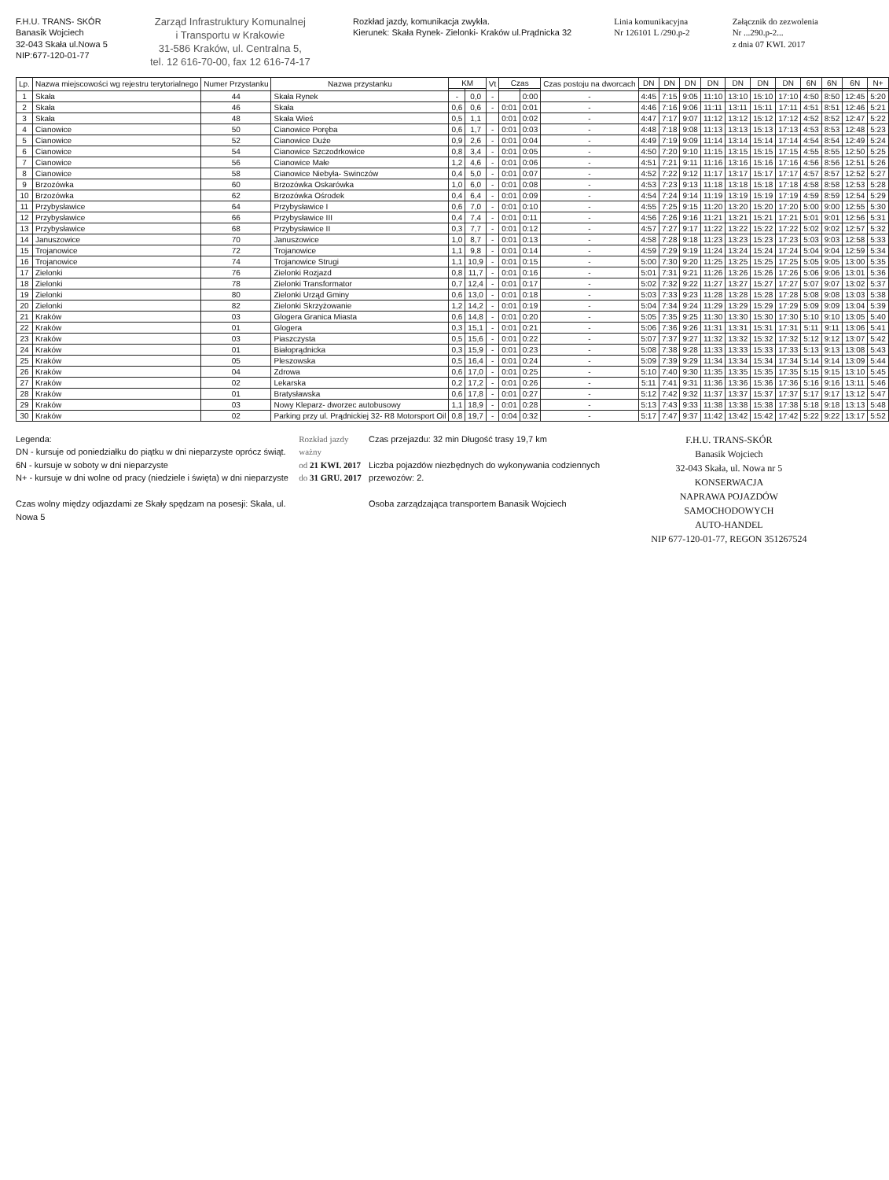F.H.U. TRANS- SKÓR
Banasik Wojciech
32-043 Skała ul.Nowa 5
NIP:677-120-01-77
Zarząd Infrastruktury Komunalnej
i Transportu w Krakowie
31-586 Kraków, ul. Centralna 5,
tel. 12 616-70-00, fax 12 616-74-17
Rozkład jazdy, komunikacja zwykła.
Kierunek: Skała Rynek- Zielonki- Kraków ul.Prądnicka 32
Linia komunikacyjna
Nr 126101 L /290.p-2
Załącznik do zezwolenia
Nr ...290.p-2...
z dnia 07 KWI. 2017
| Lp. | Nazwa miejscowości wg rejestru terytorialnego | Numer Przystanku | Nazwa przystanku | KM | | Vt | Czas | | Czas postoju na dworcach | DN | DN | DN | DN | DN | DN | DN | 6N | 6N | 6N | N+ |
| --- | --- | --- | --- | --- | --- | --- | --- | --- | --- | --- | --- | --- | --- | --- | --- | --- | --- | --- | --- | --- |
| 1 | Skała | 44 | Skała Rynek | - | 0,0 | - | | 0:00 | - | 4:45 | 7:15 | 9:05 | 11:10 | 13:10 | 15:10 | 17:10 | 4:50 | 8:50 | 12:45 | 5:20 |
| 2 | Skała | 46 | Skała | 0,6 | 0,6 | - | 0:01 | 0:01 | - | 4:46 | 7:16 | 9:06 | 11:11 | 13:11 | 15:11 | 17:11 | 4:51 | 8:51 | 12:46 | 5:21 |
| 3 | Skała | 48 | Skała Wieś | 0,5 | 1,1 | | 0:01 | 0:02 | - | 4:47 | 7:17 | 9:07 | 11:12 | 13:12 | 15:12 | 17:12 | 4:52 | 8:52 | 12:47 | 5:22 |
| 4 | Cianowice | 50 | Cianowice Poręba | 0,6 | 1,7 | - | 0:01 | 0:03 | - | 4:48 | 7:18 | 9:08 | 11:13 | 13:13 | 15:13 | 17:13 | 4:53 | 8:53 | 12:48 | 5:23 |
| 5 | Cianowice | 52 | Cianowice Duże | 0,9 | 2,6 | - | 0:01 | 0:04 | - | 4:49 | 7:19 | 9:09 | 11:14 | 13:14 | 15:14 | 17:14 | 4:54 | 8:54 | 12:49 | 5:24 |
| 6 | Cianowice | 54 | Cianowice Szczodrkowice | 0,8 | 3,4 | - | 0:01 | 0:05 | - | 4:50 | 7:20 | 9:10 | 11:15 | 13:15 | 15:15 | 17:15 | 4:55 | 8:55 | 12:50 | 5:25 |
| 7 | Cianowice | 56 | Cianowice Małe | 1,2 | 4,6 | - | 0:01 | 0:06 | - | 4:51 | 7:21 | 9:11 | 11:16 | 13:16 | 15:16 | 17:16 | 4:56 | 8:56 | 12:51 | 5:26 |
| 8 | Cianowice | 58 | Cianowice Niebyła- Swinczów | 0,4 | 5,0 | - | 0:01 | 0:07 | - | 4:52 | 7:22 | 9:12 | 11:17 | 13:17 | 15:17 | 17:17 | 4:57 | 8:57 | 12:52 | 5:27 |
| 9 | Brzozówka | 60 | Brzozówka Oskarówka | 1,0 | 6,0 | - | 0:01 | 0:08 | - | 4:53 | 7:23 | 9:13 | 11:18 | 13:18 | 15:18 | 17:18 | 4:58 | 8:58 | 12:53 | 5:28 |
| 10 | Brzozówka | 62 | Brzozówka Ośrodek | 0,4 | 6,4 | - | 0:01 | 0:09 | - | 4:54 | 7:24 | 9:14 | 11:19 | 13:19 | 15:19 | 17:19 | 4:59 | 8:59 | 12:54 | 5:29 |
| 11 | Przybysławice | 64 | Przybysławice I | 0,6 | 7,0 | - | 0:01 | 0:10 | - | 4:55 | 7:25 | 9:15 | 11:20 | 13:20 | 15:20 | 17:20 | 5:00 | 9:00 | 12:55 | 5:30 |
| 12 | Przybysławice | 66 | Przybysławice III | 0,4 | 7,4 | - | 0:01 | 0:11 | - | 4:56 | 7:26 | 9:16 | 11:21 | 13:21 | 15:21 | 17:21 | 5:01 | 9:01 | 12:56 | 5:31 |
| 13 | Przybysławice | 68 | Przybysławice II | 0,3 | 7,7 | - | 0:01 | 0:12 | - | 4:57 | 7:27 | 9:17 | 11:22 | 13:22 | 15:22 | 17:22 | 5:02 | 9:02 | 12:57 | 5:32 |
| 14 | Januszowice | 70 | Januszowice | 1,0 | 8,7 | - | 0:01 | 0:13 | - | 4:58 | 7:28 | 9:18 | 11:23 | 13:23 | 15:23 | 17:23 | 5:03 | 9:03 | 12:58 | 5:33 |
| 15 | Trojanowice | 72 | Trojanowice | 1,1 | 9,8 | - | 0:01 | 0:14 | - | 4:59 | 7:29 | 9:19 | 11:24 | 13:24 | 15:24 | 17:24 | 5:04 | 9:04 | 12:59 | 5:34 |
| 16 | Trojanowice | 74 | Trojanowice Strugi | 1,1 | 10,9 | - | 0:01 | 0:15 | - | 5:00 | 7:30 | 9:20 | 11:25 | 13:25 | 15:25 | 17:25 | 5:05 | 9:05 | 13:00 | 5:35 |
| 17 | Zielonki | 76 | Zielonki Rozjazd | 0,8 | 11,7 | - | 0:01 | 0:16 | - | 5:01 | 7:31 | 9:21 | 11:26 | 13:26 | 15:26 | 17:26 | 5:06 | 9:06 | 13:01 | 5:36 |
| 18 | Zielonki | 78 | Zielonki Transformator | 0,7 | 12,4 | - | 0:01 | 0:17 | - | 5:02 | 7:32 | 9:22 | 11:27 | 13:27 | 15:27 | 17:27 | 5:07 | 9:07 | 13:02 | 5:37 |
| 19 | Zielonki | 80 | Zielonki Urząd Gminy | 0,6 | 13,0 | - | 0:01 | 0:18 | - | 5:03 | 7:33 | 9:23 | 11:28 | 13:28 | 15:28 | 17:28 | 5:08 | 9:08 | 13:03 | 5:38 |
| 20 | Zielonki | 82 | Zielonki Skrzyżowanie | 1,2 | 14,2 | - | 0:01 | 0:19 | - | 5:04 | 7:34 | 9:24 | 11:29 | 13:29 | 15:29 | 17:29 | 5:09 | 9:09 | 13:04 | 5:39 |
| 21 | Kraków | 03 | Glogera Granica Miasta | 0,6 | 14,8 | - | 0:01 | 0:20 | - | 5:05 | 7:35 | 9:25 | 11:30 | 13:30 | 15:30 | 17:30 | 5:10 | 9:10 | 13:05 | 5:40 |
| 22 | Kraków | 01 | Glogera | 0,3 | 15,1 | - | 0:01 | 0:21 | - | 5:06 | 7:36 | 9:26 | 11:31 | 13:31 | 15:31 | 17:31 | 5:11 | 9:11 | 13:06 | 5:41 |
| 23 | Kraków | 03 | Piaszczysta | 0,5 | 15,6 | - | 0:01 | 0:22 | - | 5:07 | 7:37 | 9:27 | 11:32 | 13:32 | 15:32 | 17:32 | 5:12 | 9:12 | 13:07 | 5:42 |
| 24 | Kraków | 01 | Białoprądnicka | 0,3 | 15,9 | - | 0:01 | 0:23 | - | 5:08 | 7:38 | 9:28 | 11:33 | 13:33 | 15:33 | 17:33 | 5:13 | 9:13 | 13:08 | 5:43 |
| 25 | Kraków | 05 | Pleszowska | 0,5 | 16,4 | - | 0:01 | 0:24 | - | 5:09 | 7:39 | 9:29 | 11:34 | 13:34 | 15:34 | 17:34 | 5:14 | 9:14 | 13:09 | 5:44 |
| 26 | Kraków | 04 | Zdrowa | 0,6 | 17,0 | - | 0:01 | 0:25 | - | 5:10 | 7:40 | 9:30 | 11:35 | 13:35 | 15:35 | 17:35 | 5:15 | 9:15 | 13:10 | 5:45 |
| 27 | Kraków | 02 | Lekarska | 0,2 | 17,2 | - | 0:01 | 0:26 | - | 5:11 | 7:41 | 9:31 | 11:36 | 13:36 | 15:36 | 17:36 | 5:16 | 9:16 | 13:11 | 5:46 |
| 28 | Kraków | 01 | Bratysławska | 0,6 | 17,8 | - | 0:01 | 0:27 | - | 5:12 | 7:42 | 9:32 | 11:37 | 13:37 | 15:37 | 17:37 | 5:17 | 9:17 | 13:12 | 5:47 |
| 29 | Kraków | 03 | Nowy Kleparz- dworzec autobusowy | 1,1 | 18,9 | - | 0:01 | 0:28 | - | 5:13 | 7:43 | 9:33 | 11:38 | 13:38 | 15:38 | 17:38 | 5:18 | 9:18 | 13:13 | 5:48 |
| 30 | Kraków | 02 | Parking przy ul. Prądnickiej 32- R8 Motorsport Oil | 0,8 | 19,7 | - | 0:04 | 0:32 | - | 5:17 | 7:47 | 9:37 | 11:42 | 13:42 | 15:42 | 17:42 | 5:22 | 9:22 | 13:17 | 5:52 |
Legenda:
DN - kursuje od poniedziałku do piątku w dni nieparzyste oprócz świąt.
6N - kursuje w soboty w dni nieparzyste
N+ - kursuje w dni wolne od pracy (niedziele i święta) w dni nieparzyste
Czas wolny między odjazdami ze Skały spędzam na posesji: Skała, ul. Nowa 5
Rozkład jazdy ważny
od 21 KWI. 2017
do 31 GRU. 2017
Czas przejazdu: 32 min Długość trasy 19,7 km
Liczba pojazdów niezbędnych do wykonywania codziennych przewozów: 2.
Osoba zarządzająca transportem Banasik Wojciech
F.H.U. TRANS-SKÓR
Banasik Wojciech
32-043 Skała, ul. Nowa nr 5
KONSERWACJA
NAPRAWA POJAZDÓW SAMOCHODOWYCH
AUTO-HANDEL
NIP 677-120-01-77, REGON 351267524